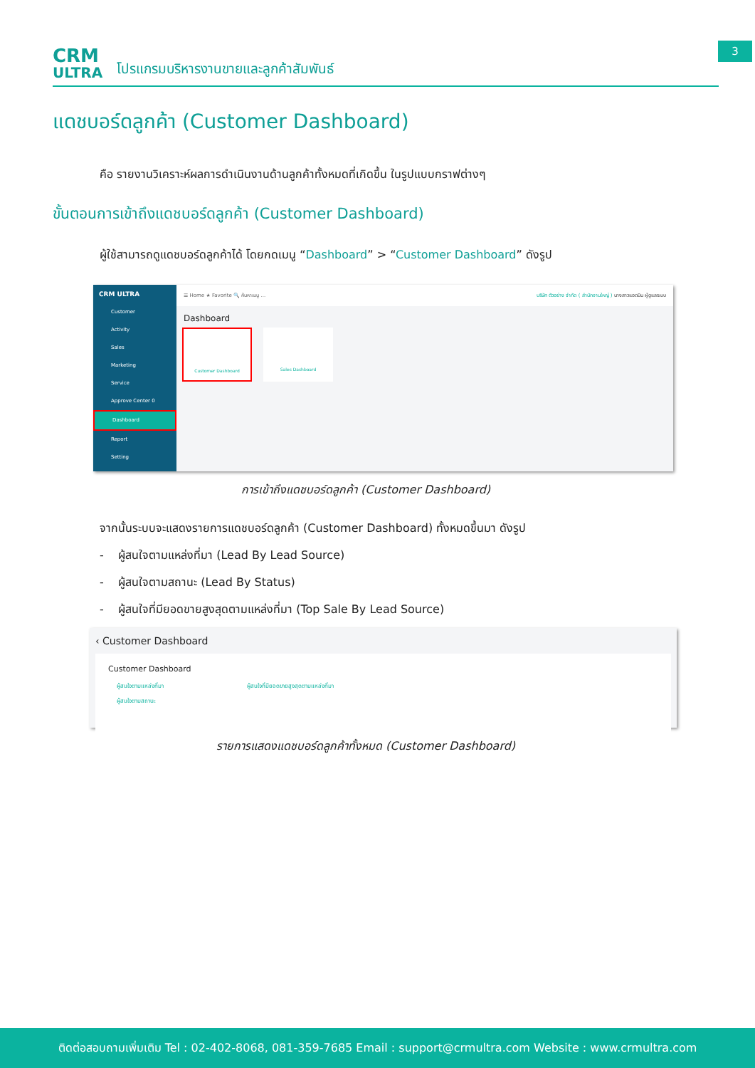CRM
ULTRA
โปรแกรมบริหารงานขายและลูกค้าสัมพันธ์
3
แดชบอร์ดลูกค้า (Customer Dashboard)
คือ รายงานวิเคราะห์ผลการดำเนินงานด้านลูกค้าทั้งหมดที่เกิดขึ้น ในรูปแบบกราฟต่างๆ
ขั้นตอนการเข้าถึงแดชบอร์ดลูกค้า (Customer Dashboard)
ผู้ใช้สามารถดูแดชบอร์ดลูกค้าได้ โดยกดเมนู “Dashboard” > “Customer Dashboard” ดังรูป
CRM ULTRA
Customer
Activity
Sales
Marketing
Service
Approve Center 0
Dashboard
Report
Setting
☰ Home ★ Favorite 🔍 ค้นหาเมนู ... บริษัท ตัวอย่าง จำกัด ( สำนักงานใหญ่ ) นางสาวแอดมิน ผู้ดูแลระบบ
Dashboard
Customer Dashboard Sales Dashboard
การเข้าถึงแดชบอร์ดลูกค้า (Customer Dashboard)
จากนั้นระบบจะแสดงรายการแดชบอร์ดลูกค้า (Customer Dashboard) ทั้งหมดขึ้นมา ดังรูป
- ผู้สนใจตามแหล่งที่มา (Lead By Lead Source)
- ผู้สนใจตามสถานะ (Lead By Status)
- ผู้สนใจที่มียอดขายสูงสุดตามแหล่งที่มา (Top Sale By Lead Source)
‹ Customer Dashboard
Customer Dashboard
ผู้สนใจตามแหล่งที่มา ผู้สนใจที่มียอดขายสูงสุดตามแหล่งที่มา
ผู้สนใจตามสถานะ
รายการแสดงแดชบอร์ดลูกค้าทั้งหมด (Customer Dashboard)
ติดต่อสอบถามเพิ่มเติม Tel : 02-402-8068, 081-359-7685 Email : support@crmultra.com Website : www.crmultra.com